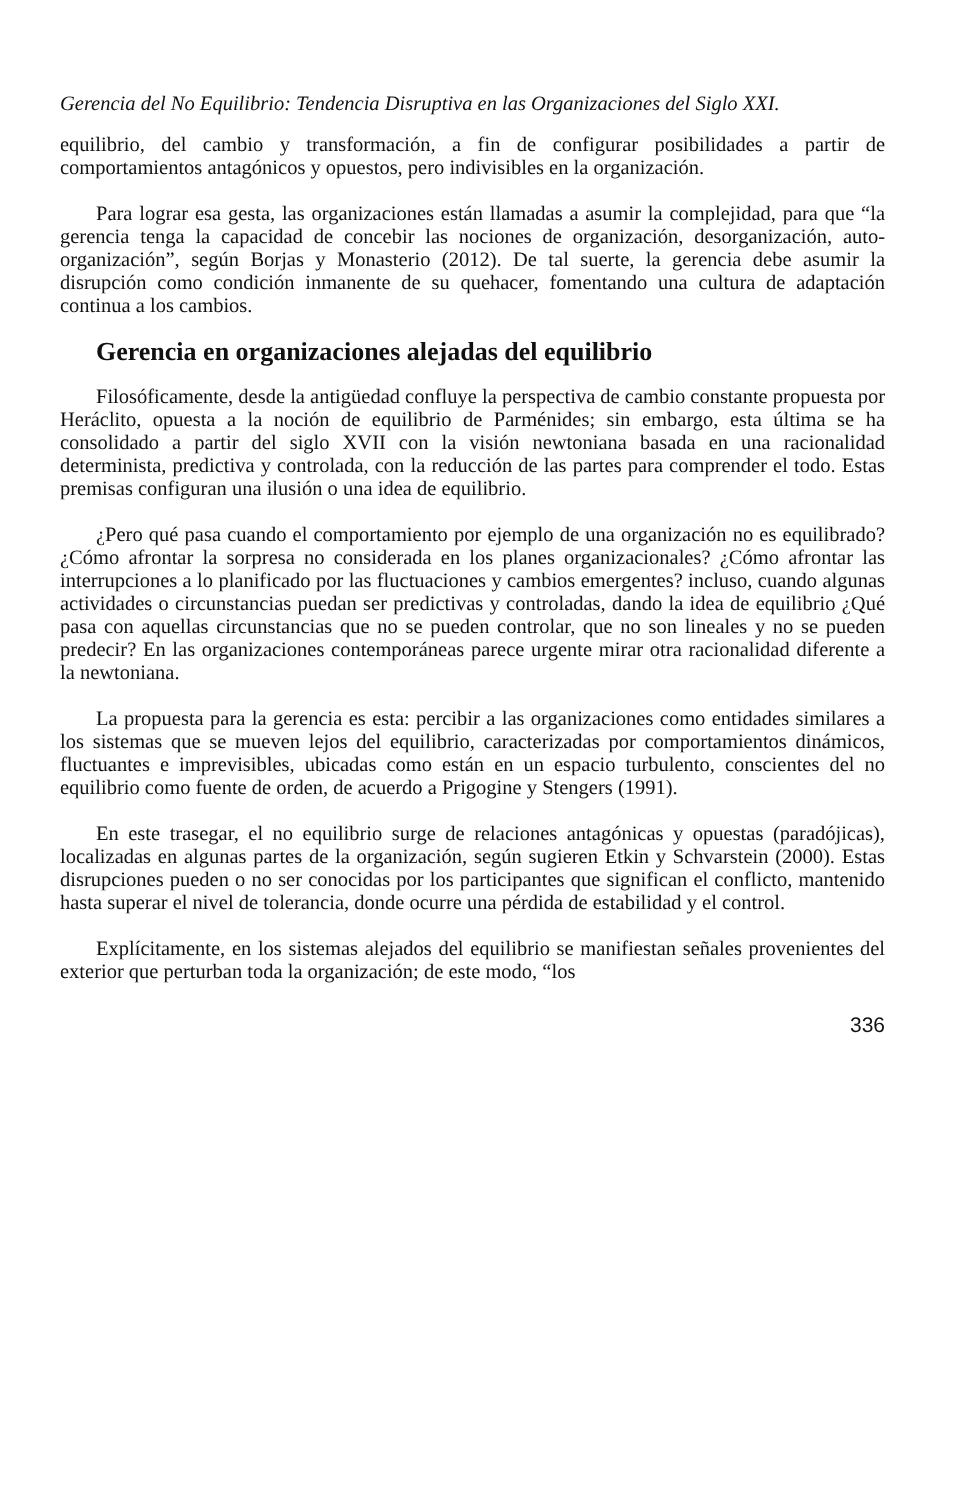Gerencia del No Equilibrio: Tendencia Disruptiva en las Organizaciones del Siglo XXI.
equilibrio, del cambio y transformación, a fin de configurar posibilidades a partir de comportamientos antagónicos y opuestos, pero indivisibles en la organización.
Para lograr esa gesta, las organizaciones están llamadas a asumir la complejidad, para que “la gerencia tenga la capacidad de concebir las nociones de organización, desorganización, auto-organización”, según Borjas y Monasterio (2012). De tal suerte, la gerencia debe asumir la disrupción como condición inmanente de su quehacer, fomentando una cultura de adaptación continua a los cambios.
Gerencia en organizaciones alejadas del equilibrio
Filosóficamente, desde la antigüedad confluye la perspectiva de cambio constante propuesta por Heráclito, opuesta a la noción de equilibrio de Parménides; sin embargo, esta última se ha consolidado a partir del siglo XVII con la visión newtoniana basada en una racionalidad determinista, predictiva y controlada, con la reducción de las partes para comprender el todo. Estas premisas configuran una ilusión o una idea de equilibrio.
¿Pero qué pasa cuando el comportamiento por ejemplo de una organización no es equilibrado? ¿Cómo afrontar la sorpresa no considerada en los planes organizacionales? ¿Cómo afrontar las interrupciones a lo planificado por las fluctuaciones y cambios emergentes? incluso, cuando algunas actividades o circunstancias puedan ser predictivas y controladas, dando la idea de equilibrio ¿Qué pasa con aquellas circunstancias que no se pueden controlar, que no son lineales y no se pueden predecir? En las organizaciones contemporáneas parece urgente mirar otra racionalidad diferente a la newtoniana.
La propuesta para la gerencia es esta: percibir a las organizaciones como entidades similares a los sistemas que se mueven lejos del equilibrio, caracterizadas por comportamientos dinámicos, fluctuantes e imprevisibles, ubicadas como están en un espacio turbulento, conscientes del no equilibrio como fuente de orden, de acuerdo a Prigogine y Stengers (1991).
En este trasegar, el no equilibrio surge de relaciones antagónicas y opuestas (paradójicas), localizadas en algunas partes de la organización, según sugieren Etkin y Schvarstein (2000). Estas disrupciones pueden o no ser conocidas por los participantes que significan el conflicto, mantenido hasta superar el nivel de tolerancia, donde ocurre una pérdida de estabilidad y el control.
Explícitamente, en los sistemas alejados del equilibrio se manifiestan señales provenientes del exterior que perturban toda la organización; de este modo, “los
336